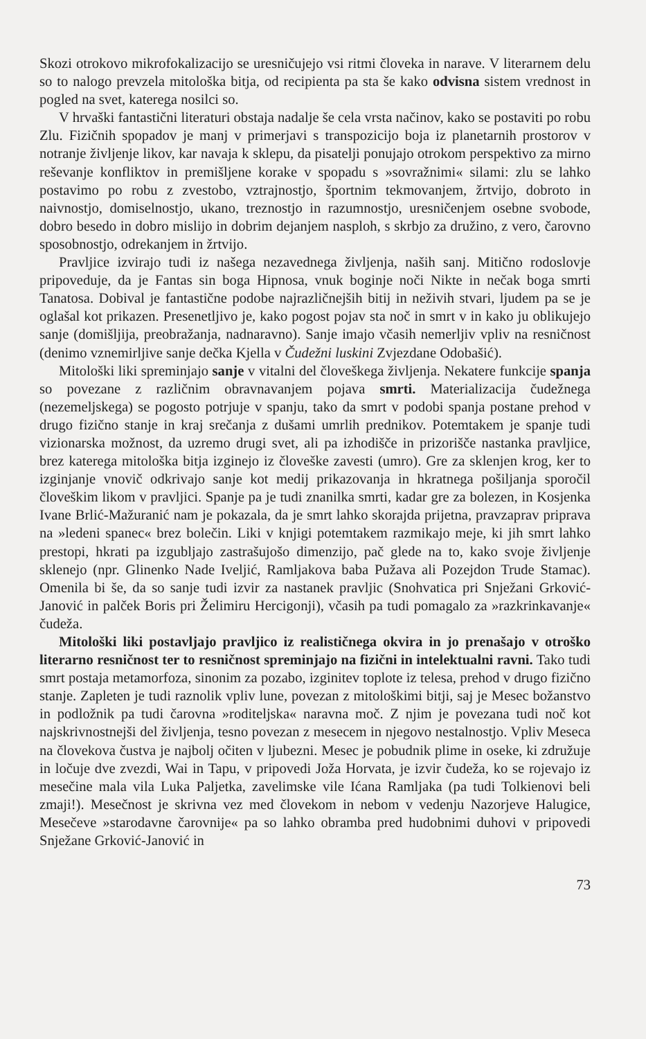Skozi otrokovo mikrofokalizacijo se uresničujejo vsi ritmi človeka in narave. V literarnem delu so to nalogo prevzela mitološka bitja, od recipienta pa sta še kako odvisna sistem vrednost in pogled na svet, katerega nosilci so.
V hrvaški fantastični literaturi obstaja nadalje še cela vrsta načinov, kako se postaviti po robu Zlu. Fizičnih spopadov je manj v primerjavi s transpozicijo boja iz planetarnih prostorov v notranje življenje likov, kar navaja k sklepu, da pisatelji ponujajo otrokom perspektivo za mirno reševanje konfliktov in premišljene korake v spopadu s »sovražnimi« silami: zlu se lahko postavimo po robu z zvestobo, vztrajnostjo, športnim tekmovanjem, žrtvijo, dobroto in naivnostjo, domiselnostjo, ukano, treznostjo in razumnostjo, uresničenjem osebne svobode, dobro besedo in dobro mislijo in dobrim dejanjem nasploh, s skrbjo za družino, z vero, čarovno sposobnostjo, odrekanjem in žrtvijo.
Pravljice izvirajo tudi iz našega nezavednega življenja, naših sanj. Mitično rodoslovje pripoveduje, da je Fantas sin boga Hipnosa, vnuk boginje noči Nikte in nečak boga smrti Tanatosa. Dobival je fantastične podobe najrazličnejših bitij in neživih stvari, ljudem pa se je oglašal kot prikazen. Presenetljivo je, kako pogost pojav sta noč in smrt v in kako ju oblikujejo sanje (domišljija, preobražanja, nadnaravno). Sanje imajo včasih nemerljiv vpliv na resničnost (denimo vznemirljive sanje dečka Kjella v Čudežni luskini Zvjezdane Odobašić).
Mitološki liki spreminjajo sanje v vitalni del človeškega življenja. Nekatere funkcije spanja so povezane z različnim obravnavanjem pojava smrti. Materializacija čudežnega (nezemeljskega) se pogosto potrjuje v spanju, tako da smrt v podobi spanja postane prehod v drugo fizično stanje in kraj srečanja z dušami umrlih prednikov. Potemtakem je spanje tudi vizionarska možnost, da uzremo drugi svet, ali pa izhodišče in prizorišče nastanka pravljice, brez katerega mitološka bitja izginejo iz človeške zavesti (umro). Gre za sklenjen krog, ker to izginjanje vnovič odkrivajo sanje kot medij prikazovanja in hkratnega pošiljanja sporočil človeškim likom v pravljici. Spanje pa je tudi znanilka smrti, kadar gre za bolezen, in Kosjenka Ivane Brlić-Mažuranić nam je pokazala, da je smrt lahko skorajda prijetna, pravzaprav priprava na »ledeni spanec« brez bolečin. Liki v knjigi potemtakem razmikajo meje, ki jih smrt lahko prestopi, hkrati pa izgubljajo zastrašujošo dimenzijo, pač glede na to, kako svoje življenje sklenejo (npr. Glinenko Nade Iveljić, Ramljakova baba Pužava ali Pozejdon Trude Stamac). Omenila bi še, da so sanje tudi izvir za nastanek pravljic (Snohvatica pri Snježani Grković-Janović in palček Boris pri Želimiru Hercigonji), včasih pa tudi pomagalo za »razkrinkavanje« čudeža.
Mitološki liki postavljajo pravljico iz realističnega okvira in jo prenašajo v otroško literarno resničnost ter to resničnost spreminjajo na fizični in intelektualni ravni. Tako tudi smrt postaja metamorfoza, sinonim za pozabo, izginitev toplote iz telesa, prehod v drugo fizično stanje. Zapleten je tudi raznolik vpliv lune, povezan z mitološkimi bitji, saj je Mesec božanstvo in podložnik pa tudi čarovna »roditeljska« naravna moč. Z njim je povezana tudi noč kot najskrivnostnejši del življenja, tesno povezan z mesecem in njegovo nestalnostjo. Vpliv Meseca na človekova čustva je najbolj očiten v ljubezni. Mesec je pobudnik plime in oseke, ki združuje in ločuje dve zvezdi, Wai in Tapu, v pripovedi Joža Horvata, je izvir čudeža, ko se rojevajo iz mesečine mala vila Luka Paljetka, zavelimske vile Ićana Ramljaka (pa tudi Tolkienovi beli zmaji!). Mesečnost je skrivna vez med človekom in nebom v vedenju Nazorjeve Halugice, Mesečeve »starodavne čarovnije« pa so lahko obramba pred hudobnimi duhovi v pripovedi Snježane Grković-Janović in
73